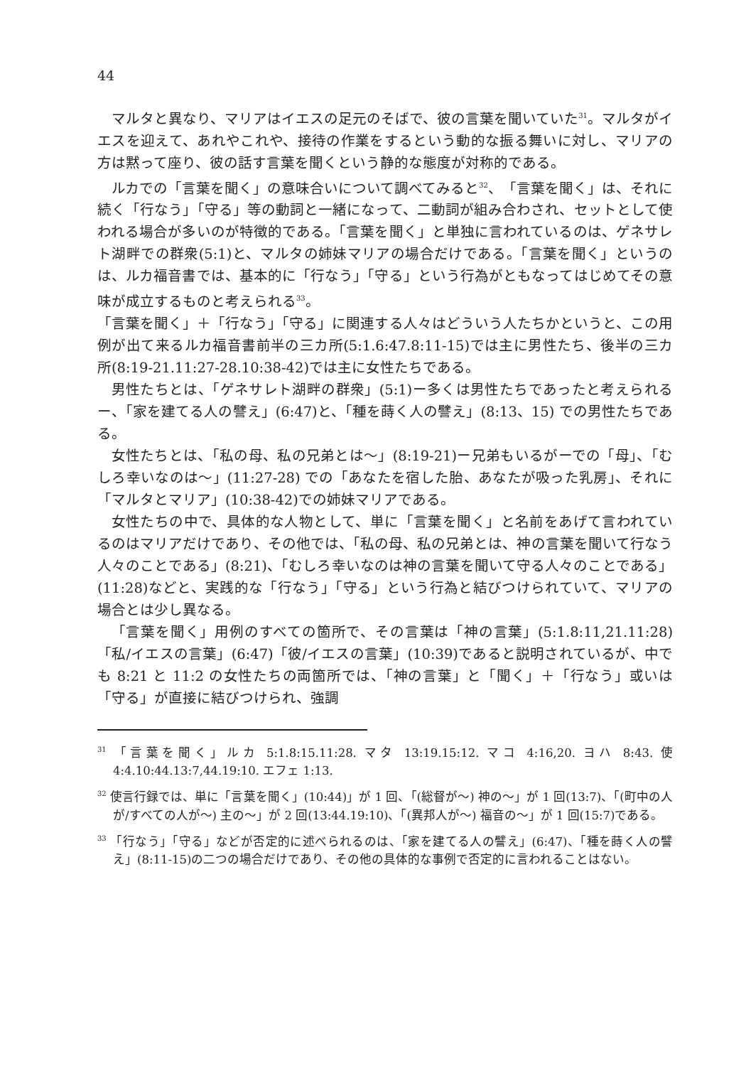44
マルタと異なり、マリアはイエスの足元のそばで、彼の言葉を聞いていた<sup>31</sup>。マルタがイエスを迎えて、あれやこれや、接待の作業をするという動的な振る舞いに対し、マリアの方は黙って座り、彼の話す言葉を聞くという静的な態度が対称的である。
ルカでの「言葉を聞く」の意味合いについて調べてみると<sup>32</sup>、「言葉を聞く」は、それに続く「行なう」「守る」等の動詞と一緒になって、二動詞が組み合わされ、セットとして使われる場合が多いのが特徴的である。「言葉を聞く」と単独に言われているのは、ゲネサレト湖畔での群衆(5:1)と、マルタの姉妹マリアの場合だけである。「言葉を聞く」というのは、ルカ福音書では、基本的に「行なう」「守る」という行為がともなってはじめてその意味が成立するものと考えられる<sup>33</sup>。
「言葉を聞く」＋「行なう」「守る」に関連する人々はどういう人たちかというと、この用例が出て来るルカ福音書前半の三カ所(5:1.6:47.8:11-15)では主に男性たち、後半の三カ所(8:19-21.11:27-28.10:38-42)では主に女性たちである。
男性たちとは、「ゲネサレト湖畔の群衆」(5:1)ー多くは男性たちであったと考えられるー、「家を建てる人の譬え」(6:47)と、「種を蒔く人の譬え」(8:13、15) での男性たちである。
女性たちとは、「私の母、私の兄弟とは～」(8:19-21)ー兄弟もいるがーでの「母」、「むしろ幸いなのは～」(11:27-28) での「あなたを宿した胎、あなたが吸った乳房」、それに「マルタとマリア」(10:38-42)での姉妹マリアである。
女性たちの中で、具体的な人物として、単に「言葉を聞く」と名前をあげて言われているのはマリアだけであり、その他では、「私の母、私の兄弟とは、神の言葉を聞いて行なう人々のことである」(8:21)、「むしろ幸いなのは神の言葉を聞いて守る人々のことである」(11:28)などと、実践的な「行なう」「守る」という行為と結びつけられていて、マリアの場合とは少し異なる。
「言葉を聞く」用例のすべての箇所で、その言葉は「神の言葉」(5:1.8:11,21.11:28)「私/イエスの言葉」(6:47)「彼/イエスの言葉」(10:39)であると説明されているが、中でも 8:21 と 11:2 の女性たちの両箇所では、「神の言葉」と「聞く」＋「行なう」或いは「守る」が直接に結びつけられ、強調
<sup>31</sup> 「言葉を聞く」ルカ 5:1.8:15.11:28. マタ 13:19.15:12. マコ 4:16,20. ヨハ 8:43. 使 4:4.10:44.13:7,44.19:10. エフェ 1:13.
<sup>32</sup> 使言行録では、単に「言葉を聞く」(10:44)」が 1 回、「(総督が～) 神の～」が 1 回(13:7)、「(町中の人が/すべての人が～) 主の～」が 2 回(13:44.19:10)、「(異邦人が～) 福音の～」が 1 回(15:7)である。
<sup>33</sup> 「行なう」「守る」などが否定的に述べられるのは、「家を建てる人の譬え」(6:47)、「種を蒔く人の譬え」(8:11-15)の二つの場合だけであり、その他の具体的な事例で否定的に言われることはない。